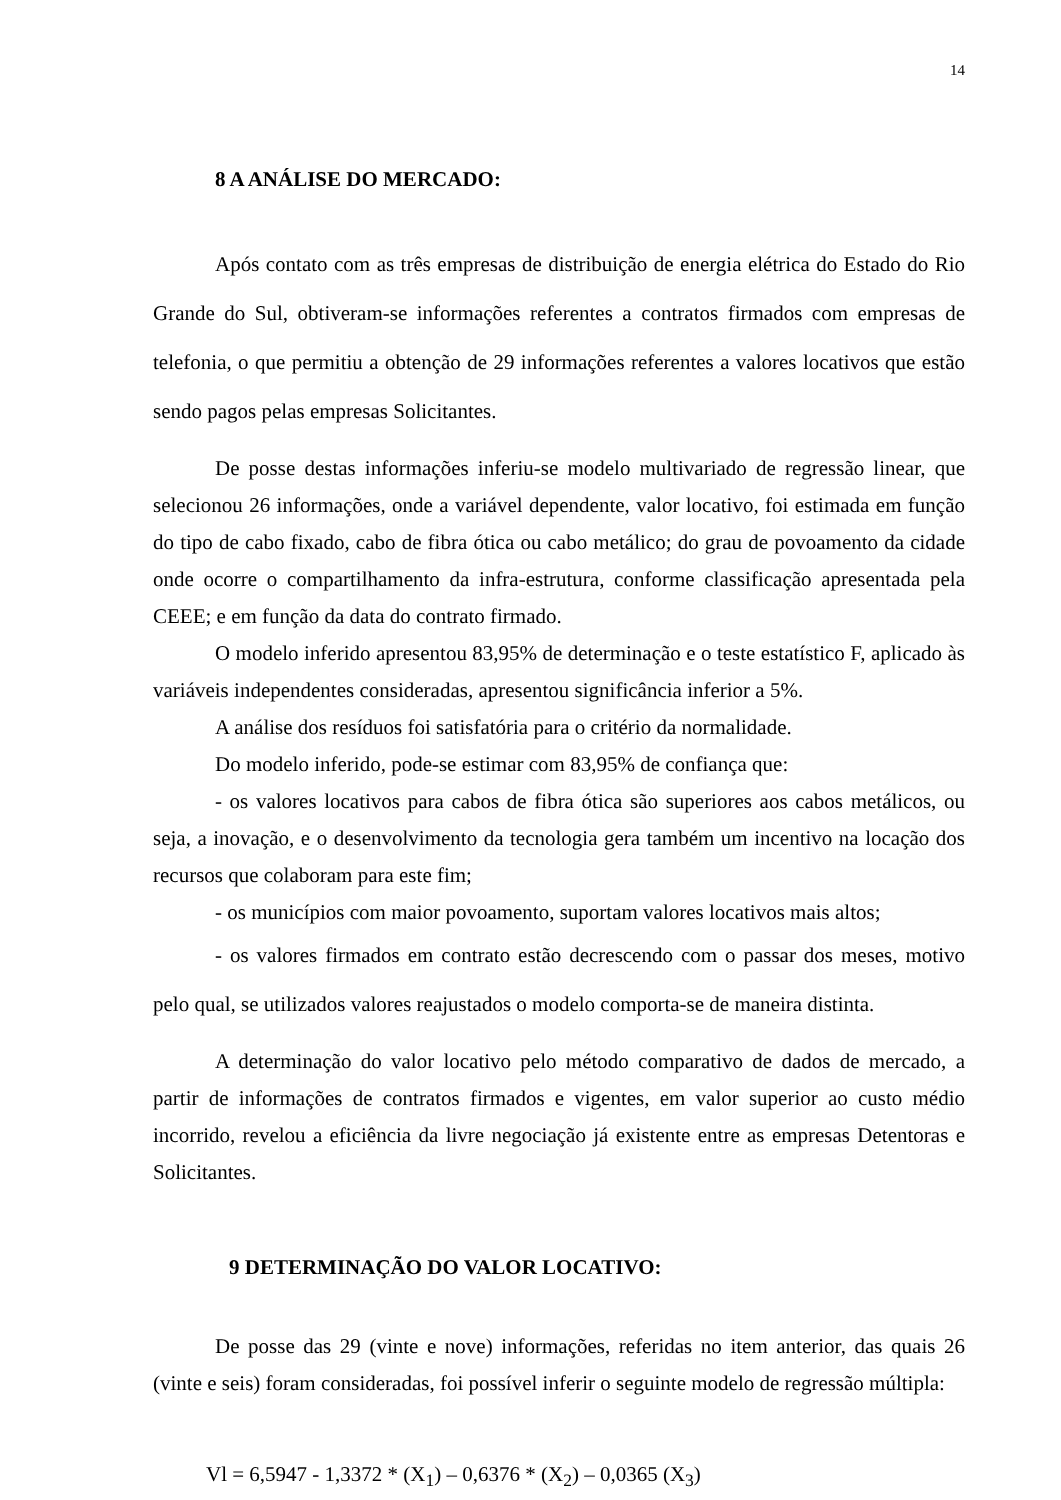14
8 A ANÁLISE DO MERCADO:
Após contato com as três empresas de distribuição de energia elétrica do Estado do Rio Grande do Sul, obtiveram-se informações referentes a contratos firmados com empresas de telefonia, o que permitiu a obtenção de 29 informações referentes a valores locativos que estão sendo pagos pelas empresas Solicitantes.
De posse destas informações inferiu-se modelo multivariado de regressão linear, que selecionou 26 informações, onde a variável dependente, valor locativo, foi estimada em função do tipo de cabo fixado, cabo de fibra ótica ou cabo metálico; do grau de povoamento da cidade onde ocorre o compartilhamento da infra-estrutura, conforme classificação apresentada pela CEEE; e em função da data do contrato firmado.
O modelo inferido apresentou 83,95% de determinação e o teste estatístico F, aplicado às variáveis independentes consideradas, apresentou significância inferior a 5%.
A análise dos resíduos foi satisfatória para o critério da normalidade.
Do modelo inferido, pode-se estimar com 83,95% de confiança que:
- os valores locativos para cabos de fibra ótica são superiores aos cabos metálicos, ou seja, a inovação, e o desenvolvimento da tecnologia gera também um incentivo na locação dos recursos que colaboram para este fim;
- os municípios com maior povoamento, suportam valores locativos mais altos;
- os valores firmados em contrato estão decrescendo com o passar dos meses, motivo pelo qual, se utilizados valores reajustados o modelo comporta-se de maneira distinta.
A determinação do valor locativo pelo método comparativo de dados de mercado, a partir de informações de contratos firmados e vigentes, em valor superior ao custo médio incorrido, revelou a eficiência da livre negociação já existente entre as empresas Detentoras e Solicitantes.
9 DETERMINAÇÃO DO VALOR LOCATIVO:
De posse das 29 (vinte e nove) informações, referidas no item anterior, das quais 26 (vinte e seis) foram consideradas, foi possível inferir o seguinte modelo de regressão múltipla:
Vl = 6,5947 - 1,3372 * (X<sub>1</sub>) – 0,6376 * (X<sub>2</sub>) – 0,0365 (X<sub>3</sub>)